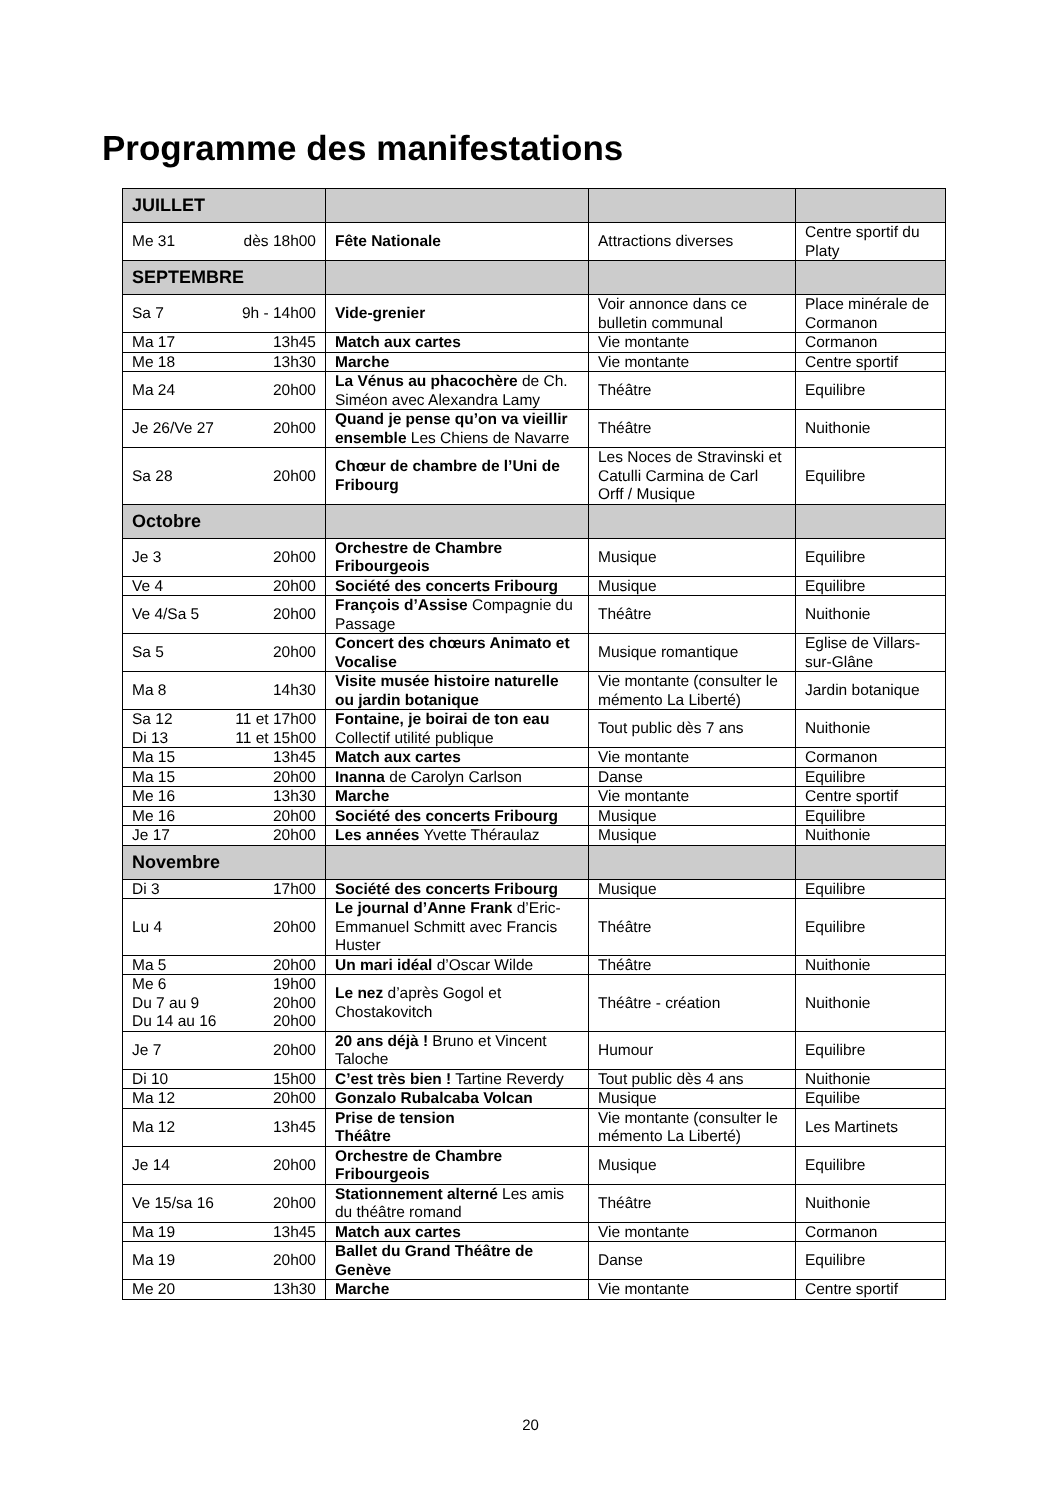Programme des manifestations
| JUILLET | | | |
| --- | --- | --- | --- |
| Me 31 dès 18h00 | Fête Nationale | Attractions diverses | Centre sportif du Platy |
| SEPTEMBRE | | | |
| Sa 7 9h - 14h00 | Vide-grenier | Voir annonce dans ce bulletin communal | Place minérale de Cormanon |
| Ma 17 13h45 | Match aux cartes | Vie montante | Cormanon |
| Me 18 13h30 | Marche | Vie montante | Centre sportif |
| Ma 24 20h00 | La Vénus au phacochère de Ch. Siméon avec Alexandra Lamy | Théâtre | Equilibre |
| Je 26/Ve 27 20h00 | Quand je pense qu’on va vieillir ensemble Les Chiens de Navarre | Théâtre | Nuithonie |
| Sa 28 20h00 | Chœur de chambre de l’Uni de Fribourg | Les Noces de Stravinski et Catulli Carmina de Carl Orff / Musique | Equilibre |
| Octobre | | | |
| Je 3 20h00 | Orchestre de Chambre Fribourgeois | Musique | Equilibre |
| Ve 4 20h00 | Société des concerts Fribourg | Musique | Equilibre |
| Ve 4/Sa 5 20h00 | François d’Assise Compagnie du Passage | Théâtre | Nuithonie |
| Sa 5 20h00 | Concert des chœurs Animato et Vocalise | Musique romantique | Eglise de Villars-sur-Glâne |
| Ma 8 14h30 | Visite musée histoire naturelle ou jardin botanique | Vie montante (consulter le mémento La Liberté) | Jardin botanique |
| Sa 12 11 et 17h00 Di 13 11 et 15h00 | Fontaine, je boirai de ton eau Collectif utilité publique | Tout public dès 7 ans | Nuithonie |
| Ma 15 13h45 | Match aux cartes | Vie montante | Cormanon |
| Ma 15 20h00 | Inanna de Carolyn Carlson | Danse | Equilibre |
| Me 16 13h30 | Marche | Vie montante | Centre sportif |
| Me 16 20h00 | Société des concerts Fribourg | Musique | Equilibre |
| Je 17 20h00 | Les années Yvette Théraulaz | Musique | Nuithonie |
| Novembre | | | |
| Di 3 17h00 | Société des concerts Fribourg | Musique | Equilibre |
| Lu 4 20h00 | Le journal d’Anne Frank d’Eric-Emmanuel Schmitt avec Francis Huster | Théâtre | Equilibre |
| Ma 5 20h00 | Un mari idéal d’Oscar Wilde | Théâtre | Nuithonie |
| Me 6 19h00 Du 7 au 9 20h00 Du 14 au 16 20h00 | Le nez d’après Gogol et Chostakovitch | Théâtre - création | Nuithonie |
| Je 7 20h00 | 20 ans déjà ! Bruno et Vincent Taloche | Humour | Equilibre |
| Di 10 15h00 | C’est très bien ! Tartine Reverdy | Tout public dès 4 ans | Nuithonie |
| Ma 12 20h00 | Gonzalo Rubalcaba Volcan | Musique | Equilibe |
| Ma 12 13h45 | Prise de tension Théâtre | Vie montante (consulter le mémento La Liberté) | Les Martinets |
| Je 14 20h00 | Orchestre de Chambre Fribourgeois | Musique | Equilibre |
| Ve 15/sa 16 20h00 | Stationnement alterné Les amis du théâtre romand | Théâtre | Nuithonie |
| Ma 19 13h45 | Match aux cartes | Vie montante | Cormanon |
| Ma 19 20h00 | Ballet du Grand Théâtre de Genève | Danse | Equilibre |
| Me 20 13h30 | Marche | Vie montante | Centre sportif |
20